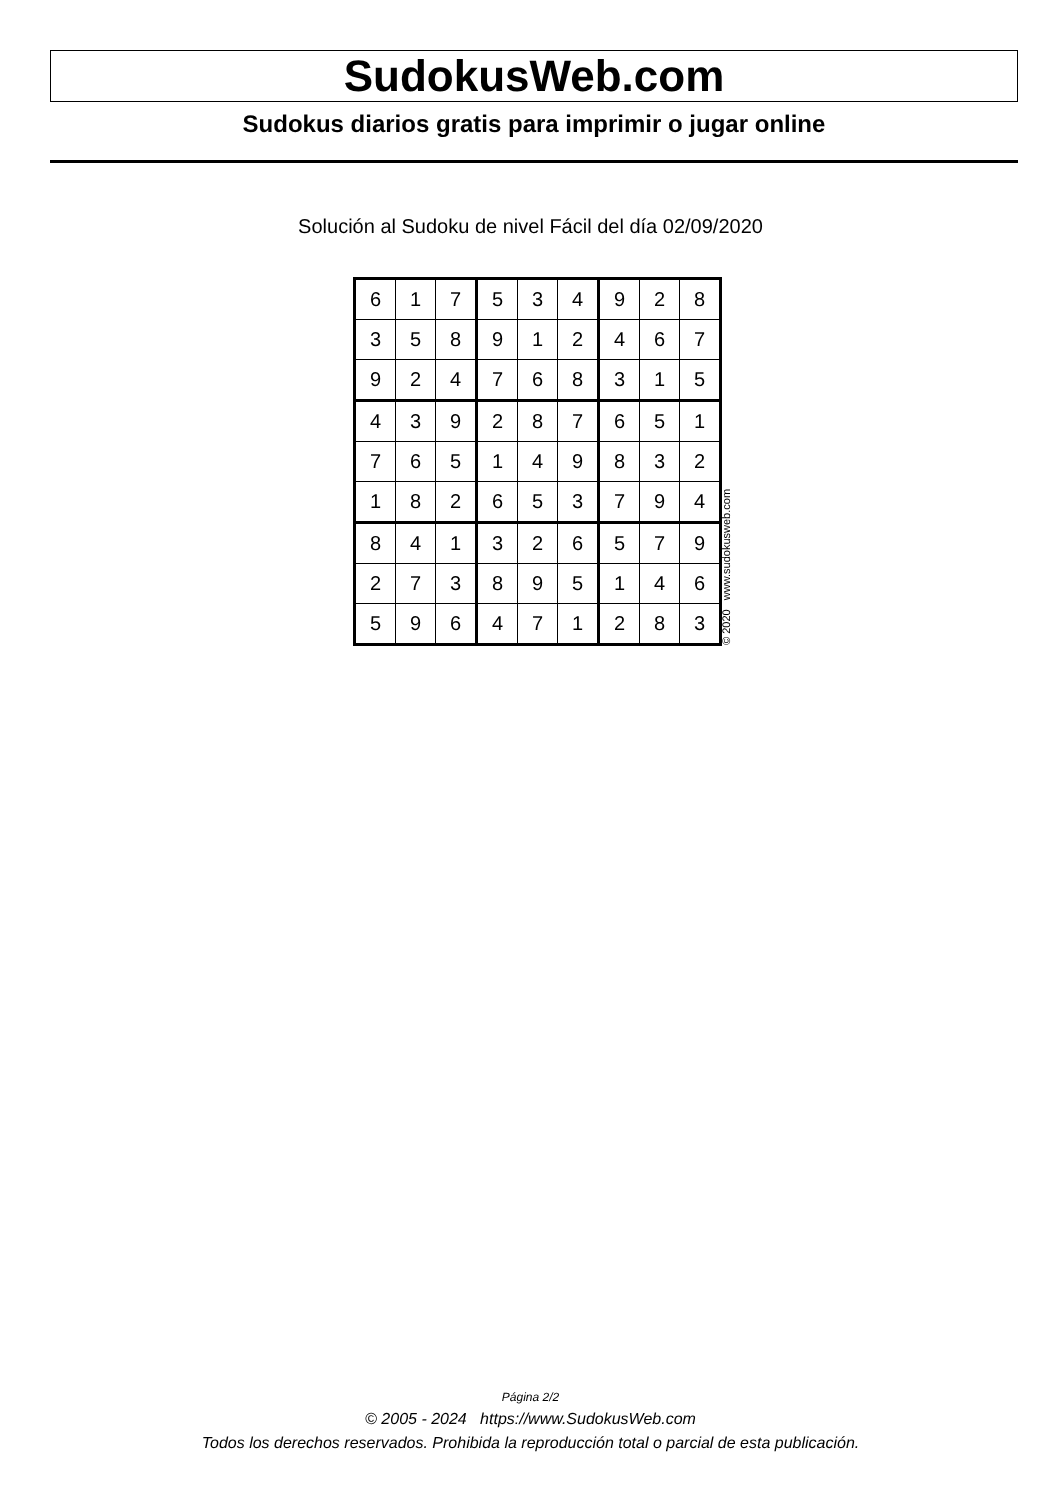SudokusWeb.com
Sudokus diarios gratis para imprimir o jugar online
Solución al Sudoku de nivel Fácil del día 02/09/2020
| 6 | 1 | 7 | 5 | 3 | 4 | 9 | 2 | 8 |
| 3 | 5 | 8 | 9 | 1 | 2 | 4 | 6 | 7 |
| 9 | 2 | 4 | 7 | 6 | 8 | 3 | 1 | 5 |
| 4 | 3 | 9 | 2 | 8 | 7 | 6 | 5 | 1 |
| 7 | 6 | 5 | 1 | 4 | 9 | 8 | 3 | 2 |
| 1 | 8 | 2 | 6 | 5 | 3 | 7 | 9 | 4 |
| 8 | 4 | 1 | 3 | 2 | 6 | 5 | 7 | 9 |
| 2 | 7 | 3 | 8 | 9 | 5 | 1 | 4 | 6 |
| 5 | 9 | 6 | 4 | 7 | 1 | 2 | 8 | 3 |
© 2020 www.sudokusweb.com
Página 2/2
© 2005 - 2024 https://www.SudokusWeb.com
Todos los derechos reservados. Prohibida la reproducción total o parcial de esta publicación.